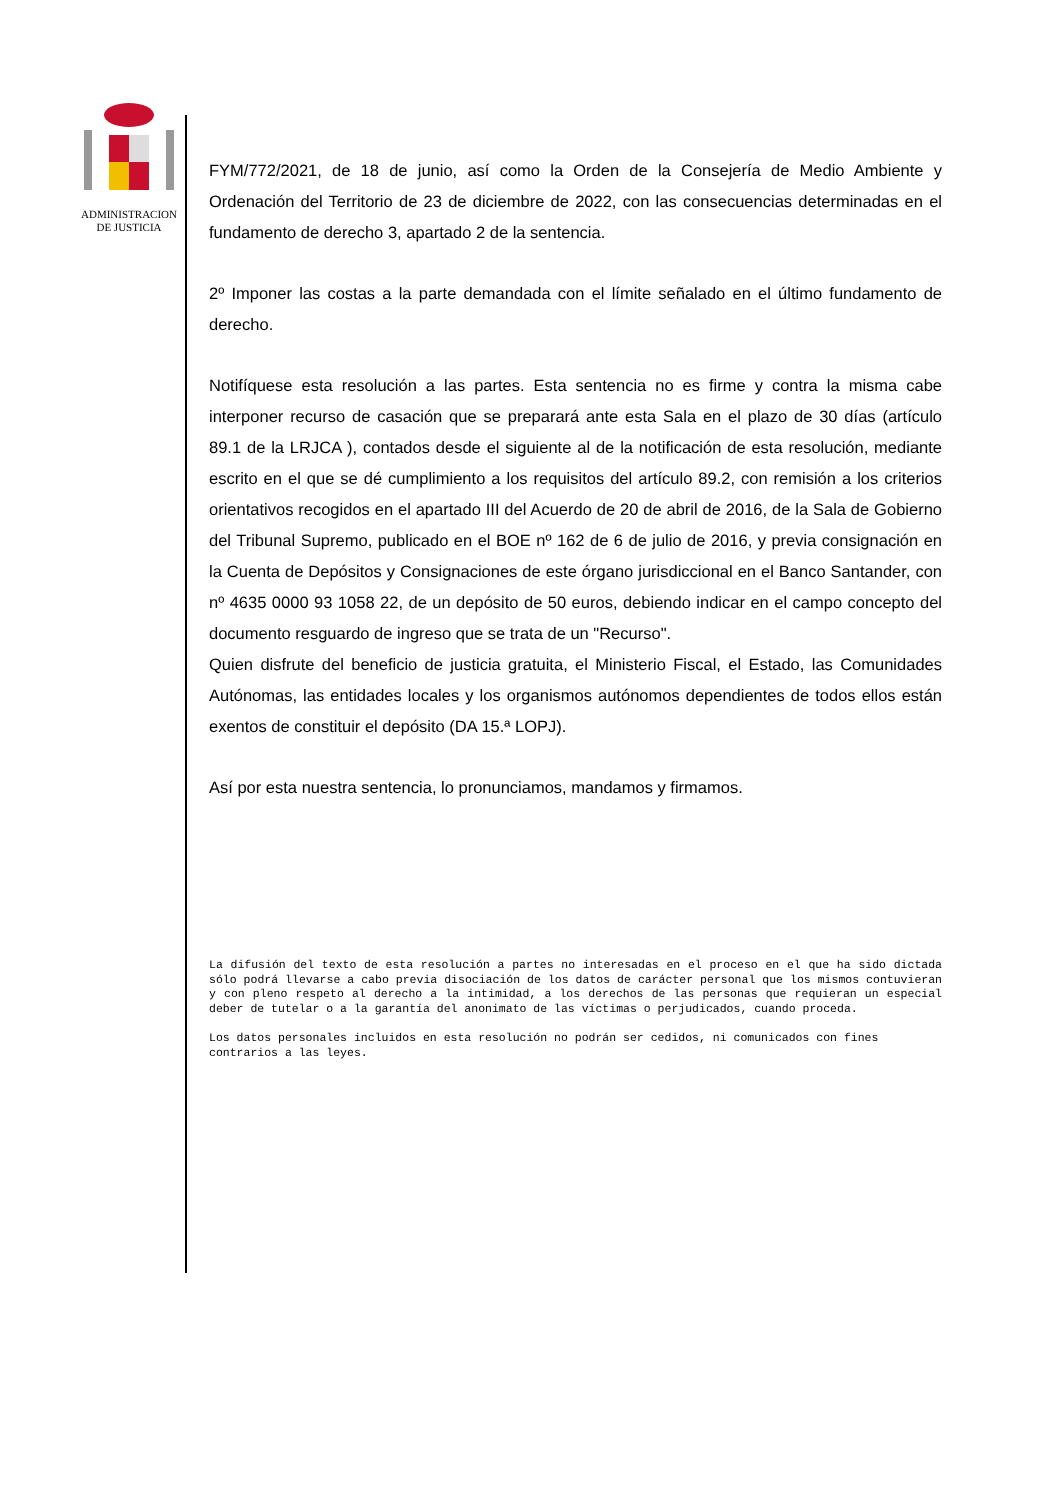ADMINISTRACION
DE JUSTICIA
FYM/772/2021, de 18 de junio, así como la Orden de la Consejería de Medio Ambiente y Ordenación del Territorio de 23 de diciembre de 2022, con las consecuencias determinadas en el fundamento de derecho 3, apartado 2 de la sentencia.
2º Imponer las costas a la parte demandada con el límite señalado en el último fundamento de derecho.
Notifíquese esta resolución a las partes. Esta sentencia no es firme y contra la misma cabe interponer recurso de casación que se preparará ante esta Sala en el plazo de 30 días (artículo 89.1 de la LRJCA ), contados desde el siguiente al de la notificación de esta resolución, mediante escrito en el que se dé cumplimiento a los requisitos del artículo 89.2, con remisión a los criterios orientativos recogidos en el apartado III del Acuerdo de 20 de abril de 2016, de la Sala de Gobierno del Tribunal Supremo, publicado en el BOE nº 162 de 6 de julio de 2016, y previa consignación en la Cuenta de Depósitos y Consignaciones de este órgano jurisdiccional en el Banco Santander, con nº 4635 0000 93 1058 22, de un depósito de 50 euros, debiendo indicar en el campo concepto del documento resguardo de ingreso que se trata de un "Recurso".
Quien disfrute del beneficio de justicia gratuita, el Ministerio Fiscal, el Estado, las Comunidades Autónomas, las entidades locales y los organismos autónomos dependientes de todos ellos están exentos de constituir el depósito (DA 15.ª LOPJ).
Así por esta nuestra sentencia, lo pronunciamos, mandamos y firmamos.
La difusión del texto de esta resolución a partes no interesadas en el proceso en el que ha sido dictada sólo podrá llevarse a cabo previa disociación de los datos de carácter personal que los mismos contuvieran y con pleno respeto al derecho a la intimidad, a los derechos de las personas que requieran un especial deber de tutelar o a la garantía del anonimato de las víctimas o perjudicados, cuando proceda.
Los datos personales incluidos en esta resolución no podrán ser cedidos, ni comunicados con fines contrarios a las leyes.